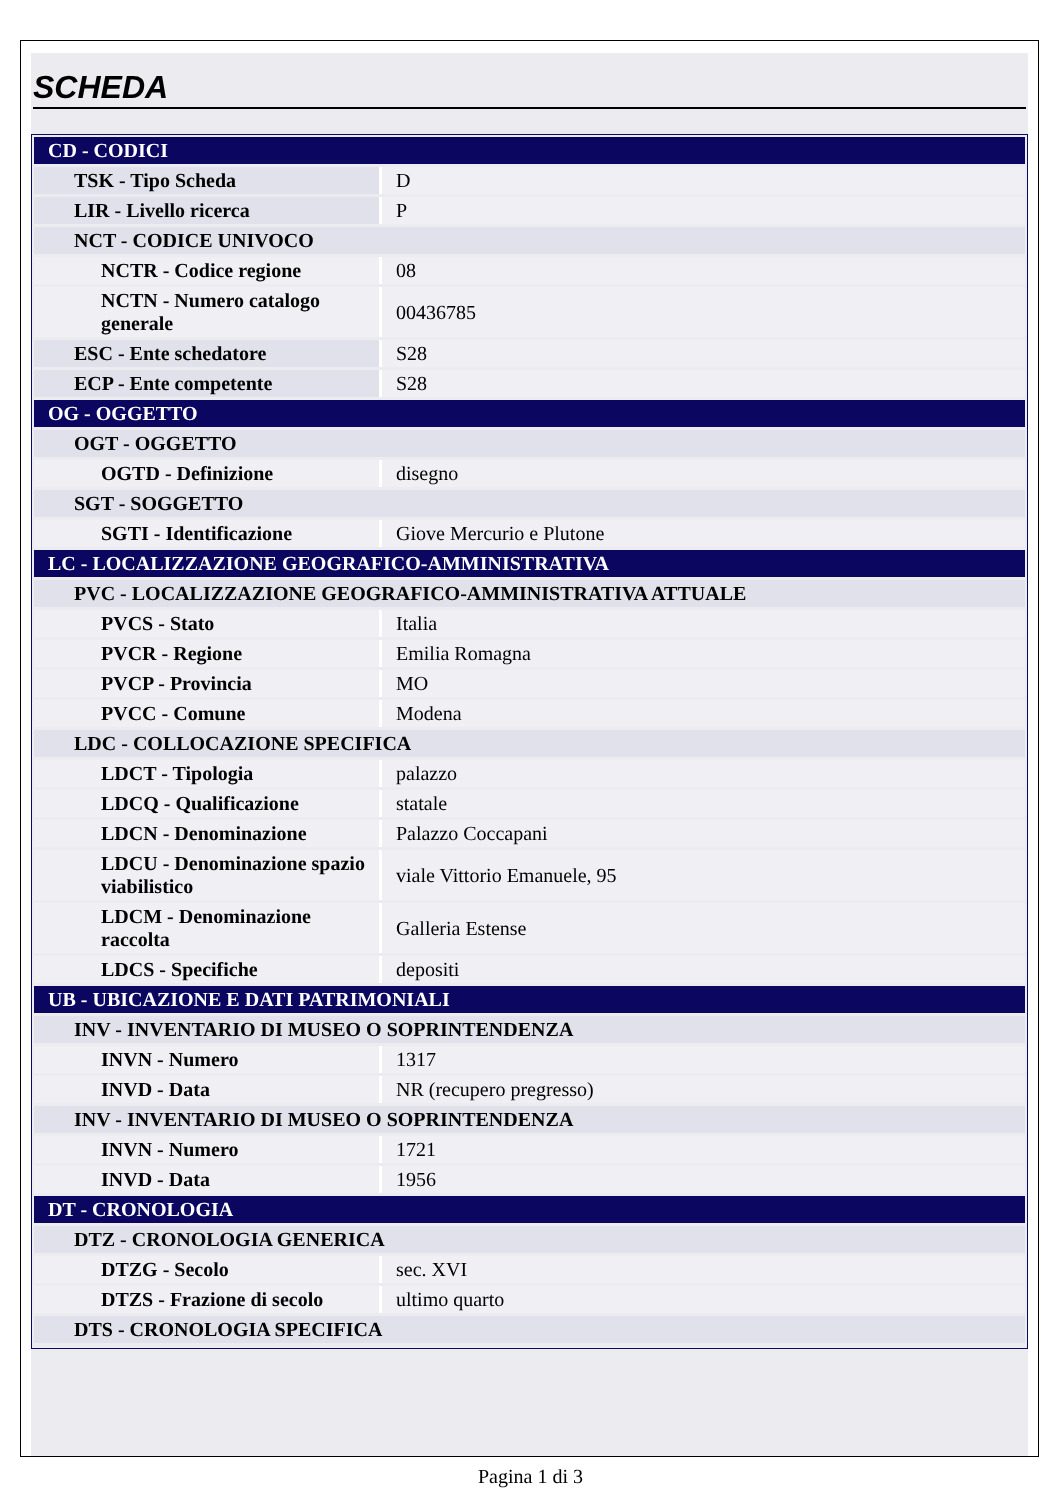SCHEDA
| CD - CODICI | |
| TSK - Tipo Scheda | D |
| LIR - Livello ricerca | P |
| NCT - CODICE UNIVOCO | |
| NCTR - Codice regione | 08 |
| NCTN - Numero catalogo generale | 00436785 |
| ESC - Ente schedatore | S28 |
| ECP - Ente competente | S28 |
| OG - OGGETTO | |
| OGT - OGGETTO | |
| OGTD - Definizione | disegno |
| SGT - SOGGETTO | |
| SGTI - Identificazione | Giove Mercurio e Plutone |
| LC - LOCALIZZAZIONE GEOGRAFICO-AMMINISTRATIVA | |
| PVC - LOCALIZZAZIONE GEOGRAFICO-AMMINISTRATIVA ATTUALE | |
| PVCS - Stato | Italia |
| PVCR - Regione | Emilia Romagna |
| PVCP - Provincia | MO |
| PVCC - Comune | Modena |
| LDC - COLLOCAZIONE SPECIFICA | |
| LDCT - Tipologia | palazzo |
| LDCQ - Qualificazione | statale |
| LDCN - Denominazione | Palazzo Coccapani |
| LDCU - Denominazione spazio viabilistico | viale Vittorio Emanuele, 95 |
| LDCM - Denominazione raccolta | Galleria Estense |
| LDCS - Specifiche | depositi |
| UB - UBICAZIONE E DATI PATRIMONIALI | |
| INV - INVENTARIO DI MUSEO O SOPRINTENDENZA | |
| INVN - Numero | 1317 |
| INVD - Data | NR (recupero pregresso) |
| INV - INVENTARIO DI MUSEO O SOPRINTENDENZA | |
| INVN - Numero | 1721 |
| INVD - Data | 1956 |
| DT - CRONOLOGIA | |
| DTZ - CRONOLOGIA GENERICA | |
| DTZG - Secolo | sec. XVI |
| DTZS - Frazione di secolo | ultimo quarto |
| DTS - CRONOLOGIA SPECIFICA | |
Pagina 1 di 3